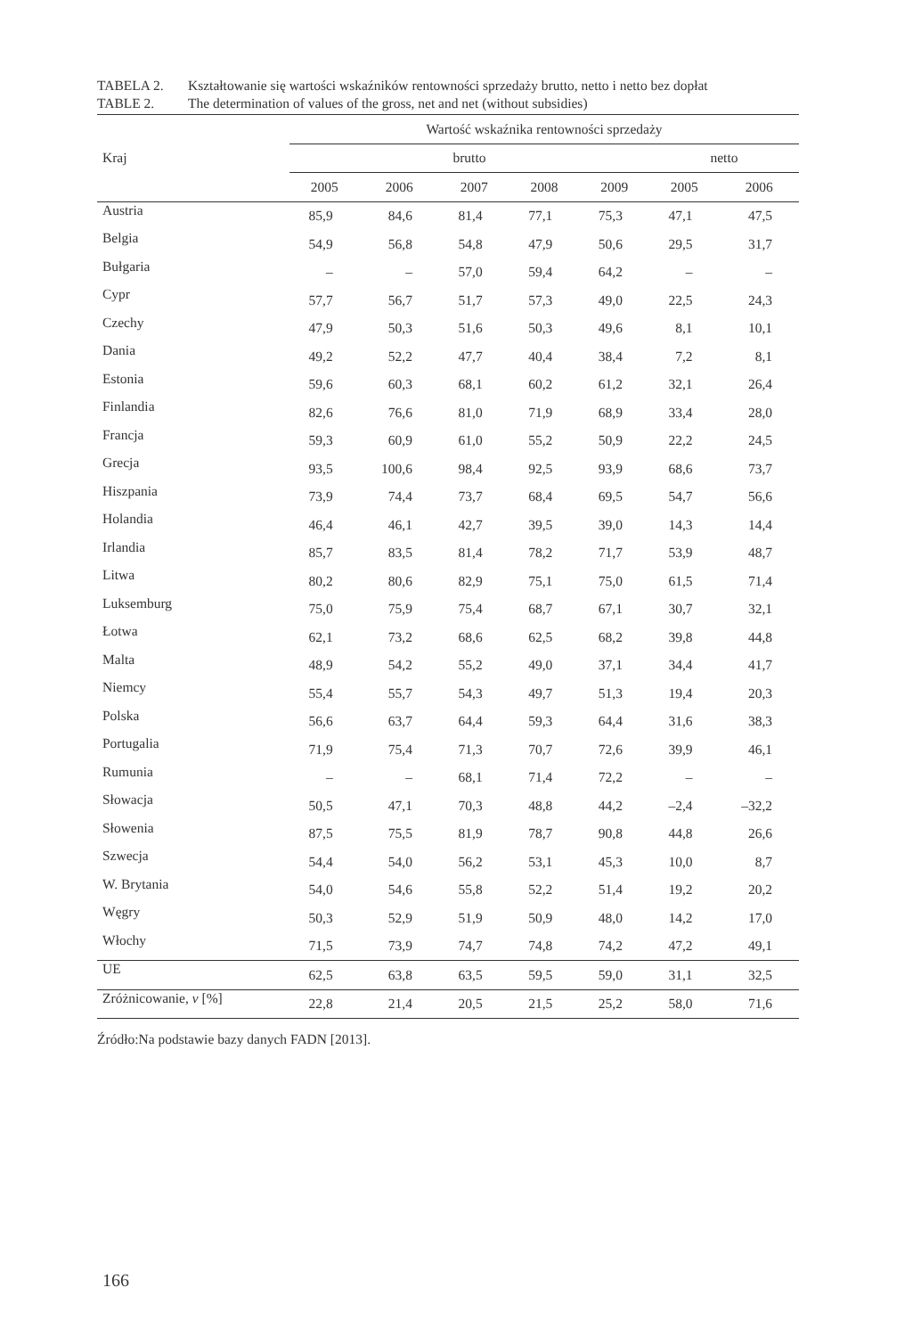TABELA 2. Kształtowanie się wartości wskaźników rentowności sprzedaży brutto, netto i netto bez dopłat
TABLE 2. The determination of values of the gross, net and net (without subsidies)
| Kraj | Wartość wskaźnika rentowności sprzedaży | | | | | | |
| --- | --- | --- | --- | --- | --- | --- | --- |
| | brutto | | | | | netto | |
| | 2005 | 2006 | 2007 | 2008 | 2009 | 2005 | 2006 |
| Austria | 85,9 | 84,6 | 81,4 | 77,1 | 75,3 | 47,1 | 47,5 |
| Belgia | 54,9 | 56,8 | 54,8 | 47,9 | 50,6 | 29,5 | 31,7 |
| Bułgaria | – | – | 57,0 | 59,4 | 64,2 | – | – |
| Cypr | 57,7 | 56,7 | 51,7 | 57,3 | 49,0 | 22,5 | 24,3 |
| Czechy | 47,9 | 50,3 | 51,6 | 50,3 | 49,6 | 8,1 | 10,1 |
| Dania | 49,2 | 52,2 | 47,7 | 40,4 | 38,4 | 7,2 | 8,1 |
| Estonia | 59,6 | 60,3 | 68,1 | 60,2 | 61,2 | 32,1 | 26,4 |
| Finlandia | 82,6 | 76,6 | 81,0 | 71,9 | 68,9 | 33,4 | 28,0 |
| Francja | 59,3 | 60,9 | 61,0 | 55,2 | 50,9 | 22,2 | 24,5 |
| Grecja | 93,5 | 100,6 | 98,4 | 92,5 | 93,9 | 68,6 | 73,7 |
| Hiszpania | 73,9 | 74,4 | 73,7 | 68,4 | 69,5 | 54,7 | 56,6 |
| Holandia | 46,4 | 46,1 | 42,7 | 39,5 | 39,0 | 14,3 | 14,4 |
| Irlandia | 85,7 | 83,5 | 81,4 | 78,2 | 71,7 | 53,9 | 48,7 |
| Litwa | 80,2 | 80,6 | 82,9 | 75,1 | 75,0 | 61,5 | 71,4 |
| Luksemburg | 75,0 | 75,9 | 75,4 | 68,7 | 67,1 | 30,7 | 32,1 |
| Łotwa | 62,1 | 73,2 | 68,6 | 62,5 | 68,2 | 39,8 | 44,8 |
| Malta | 48,9 | 54,2 | 55,2 | 49,0 | 37,1 | 34,4 | 41,7 |
| Niemcy | 55,4 | 55,7 | 54,3 | 49,7 | 51,3 | 19,4 | 20,3 |
| Polska | 56,6 | 63,7 | 64,4 | 59,3 | 64,4 | 31,6 | 38,3 |
| Portugalia | 71,9 | 75,4 | 71,3 | 70,7 | 72,6 | 39,9 | 46,1 |
| Rumunia | – | – | 68,1 | 71,4 | 72,2 | – | – |
| Słowacja | 50,5 | 47,1 | 70,3 | 48,8 | 44,2 | –2,4 | –32,2 |
| Słowenia | 87,5 | 75,5 | 81,9 | 78,7 | 90,8 | 44,8 | 26,6 |
| Szwecja | 54,4 | 54,0 | 56,2 | 53,1 | 45,3 | 10,0 | 8,7 |
| W. Brytania | 54,0 | 54,6 | 55,8 | 52,2 | 51,4 | 19,2 | 20,2 |
| Węgry | 50,3 | 52,9 | 51,9 | 50,9 | 48,0 | 14,2 | 17,0 |
| Włochy | 71,5 | 73,9 | 74,7 | 74,8 | 74,2 | 47,2 | 49,1 |
| UE | 62,5 | 63,8 | 63,5 | 59,5 | 59,0 | 31,1 | 32,5 |
| Zróżnicowanie, v [%] | 22,8 | 21,4 | 20,5 | 21,5 | 25,2 | 58,0 | 71,6 |
Źródło:Na podstawie bazy danych FADN [2013].
166